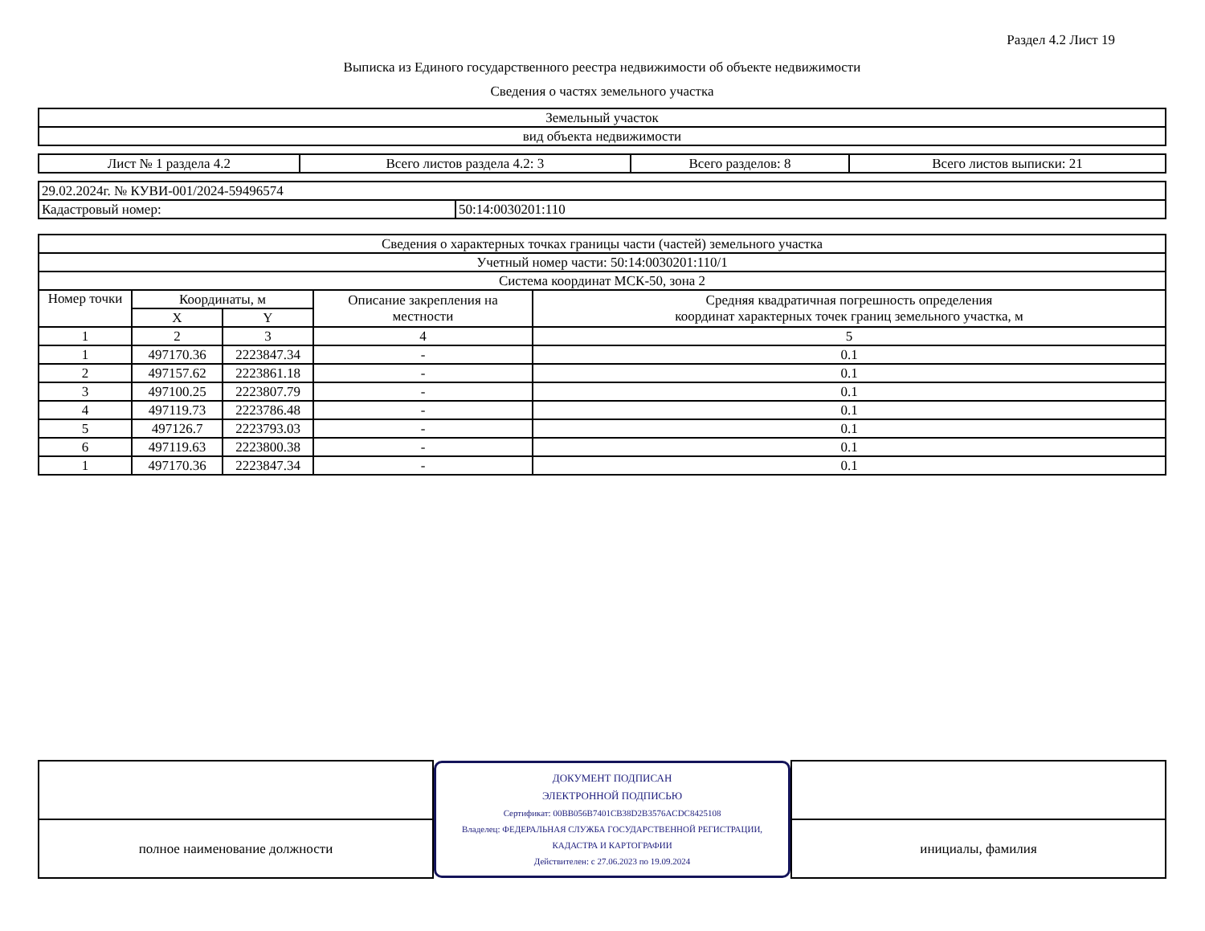Раздел 4.2 Лист 19
Выписка из Единого государственного реестра недвижимости об объекте недвижимости
Сведения о частях земельного участка
| Земельный участок |
| вид объекта недвижимости |
| Лист № 1 раздела 4.2 | Всего листов раздела 4.2: 3 | Всего разделов: 8 | Всего листов выписки: 21 |
| 29.02.2024г. № КУВИ-001/2024-59496574 | |
| Кадастровый номер: | 50:14:0030201:110 |
| Сведения о характерных точках границы части (частей) земельного участка | | | | |
| Учетный номер части: 50:14:0030201:110/1 | | | | |
| Система координат МСК-50, зона 2 | | | | |
| Номер точки | Координаты, м | | Описание закрепления на местности | Средняя квадратичная погрешность определения координат характерных точек границ земельного участка, м |
| | X | Y | | |
| 1 | 2 | 3 | 4 | 5 |
| 1 | 497170.36 | 2223847.34 | - | 0.1 |
| 2 | 497157.62 | 2223861.18 | - | 0.1 |
| 3 | 497100.25 | 2223807.79 | - | 0.1 |
| 4 | 497119.73 | 2223786.48 | - | 0.1 |
| 5 | 497126.7 | 2223793.03 | - | 0.1 |
| 6 | 497119.63 | 2223800.38 | - | 0.1 |
| 1 | 497170.36 | 2223847.34 | - | 0.1 |
| | ДОКУМЕНТ ПОДПИСАН ЭЛЕКТРОННОЙ ПОДПИСЬЮ Сертификат: 00BB056B7401CB38D2B3576ACDC8425108 Владелец: ФЕДЕРАЛЬНАЯ СЛУЖБА ГОСУДАРСТВЕННОЙ РЕГИСТРАЦИИ, КАДАСТРА И КАРТОГРАФИИ Действителен: с 27.06.2023 по 19.09.2024 | |
| полное наименование должности | | инициалы, фамилия |